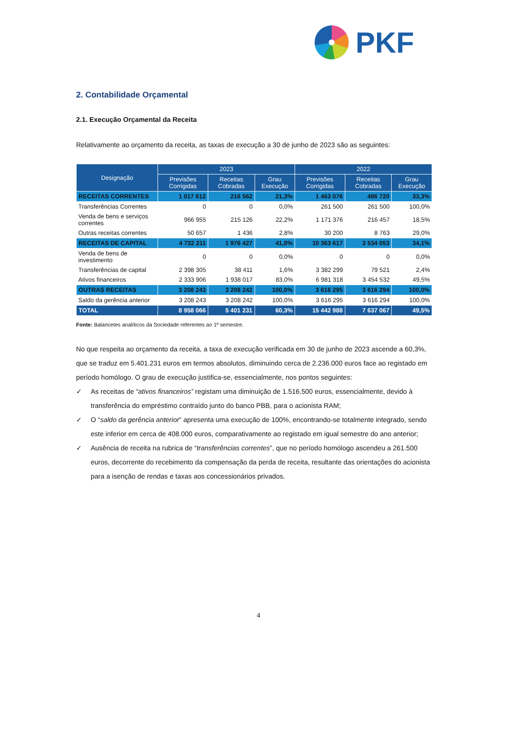PKF
2. Contabilidade Orçamental
2.1. Execução Orçamental da Receita
Relativamente ao orçamento da receita, as taxas de execução a 30 de junho de 2023 são as seguintes:
| Designação | 2023 | | | 2022 | | |
| --- | --- | --- | --- | --- | --- | --- |
| | Previsões Corrigidas | Receitas Cobradas | Grau Execução | Previsões Corrigidas | Receitas Cobradas | Grau Execução |
| RECEITAS CORRENTES | 1 017 612 | 216 562 | 21,3% | 1 463 076 | 486 720 | 33,3% |
| Transferências Correntes | 0 | 0 | 0,0% | 261 500 | 261 500 | 100,0% |
| Venda de bens e serviços correntes | 966 955 | 215 126 | 22,2% | 1 171 376 | 216 457 | 18,5% |
| Outras receitas correntes | 50 657 | 1 436 | 2,8% | 30 200 | 8 763 | 29,0% |
| RECEITAS DE CAPITAL | 4 732 211 | 1 976 427 | 41,8% | 10 363 617 | 3 534 053 | 34,1% |
| Venda de bens de investimento | 0 | 0 | 0,0% | 0 | 0 | 0,0% |
| Transferências de capital | 2 398 305 | 38 411 | 1,6% | 3 382 299 | 79 521 | 2,4% |
| Ativos financeiros | 2 333 906 | 1 938 017 | 83,0% | 6 981 318 | 3 454 532 | 49,5% |
| OUTRAS RECEITAS | 3 208 243 | 3 208 242 | 100,0% | 3 616 295 | 3 616 294 | 100,0% |
| Saldo da gerência anterior | 3 208 243 | 3 208 242 | 100,0% | 3 616 295 | 3 616 294 | 100,0% |
| TOTAL | 8 958 066 | 5 401 231 | 60,3% | 15 442 988 | 7 637 067 | 49,5% |
Fonte: Balancetes analíticos da Sociedade referentes ao 1º semestre.
No que respeita ao orçamento da receita, a taxa de execução verificada em 30 de junho de 2023 ascende a 60,3%, que se traduz em 5.401.231 euros em termos absolutos, diminuindo cerca de 2.236.000 euros face ao registado em período homólogo. O grau de execução justifica-se, essencialmente, nos pontos seguintes:
✓ As receitas de “ativos financeiros” registam uma diminuição de 1.516.500 euros, essencialmente, devido à transferência do empréstimo contraído junto do banco PBB, para o acionista RAM;
✓ O “saldo da gerência anterior” apresenta uma execução de 100%, encontrando-se totalmente integrado, sendo este inferior em cerca de 408.000 euros, comparativamente ao registado em igual semestre do ano anterior;
✓ Ausência de receita na rubrica de “transferências correntes”, que no período homólogo ascendeu a 261.500 euros, decorrente do recebimento da compensação da perda de receita, resultante das orientações do acionista para a isenção de rendas e taxas aos concessionários privados.
4